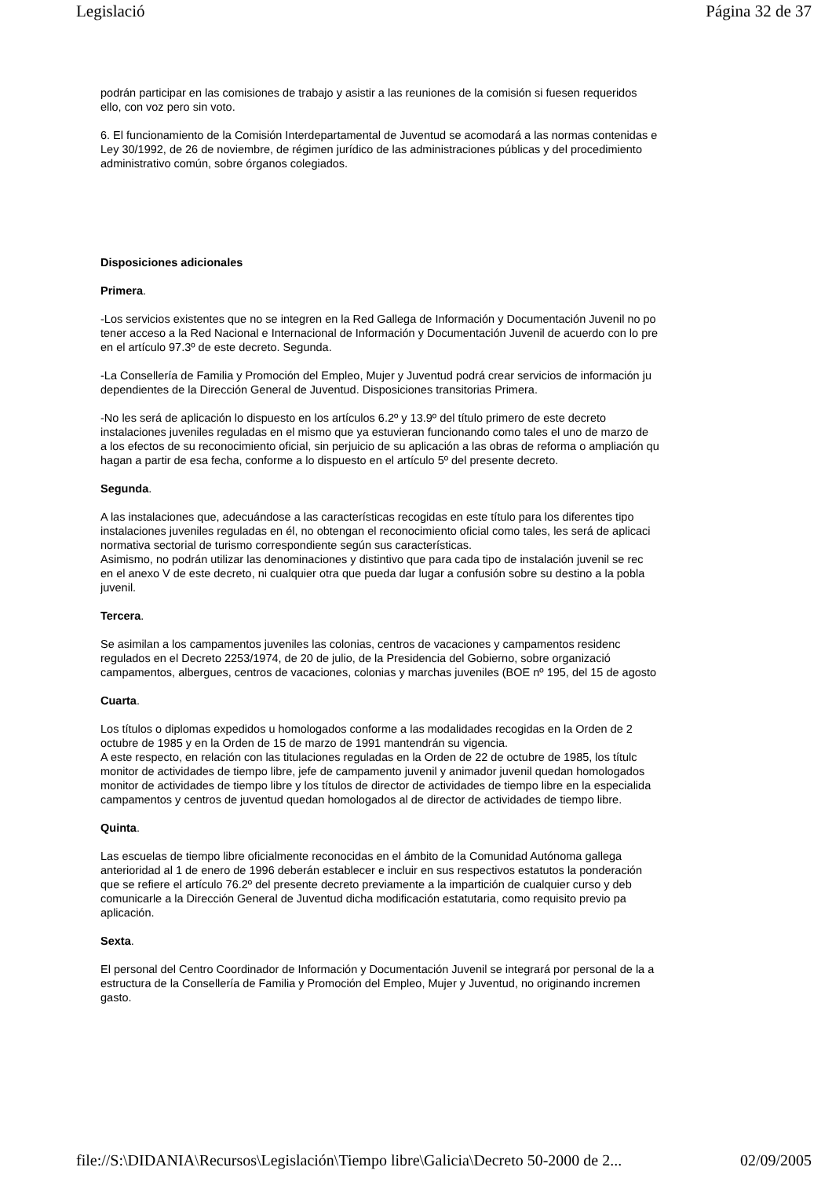Legislació Página 32 de 37
podrán participar en las comisiones de trabajo y asistir a las reuniones de la comisión si fuesen requeridos
ello, con voz pero sin voto.
6. El funcionamiento de la Comisión Interdepartamental de Juventud se acomodará a las normas contenidas e
Ley 30/1992, de 26 de noviembre, de régimen jurídico de las administraciones públicas y del procedimiento
administrativo común, sobre órganos colegiados.
Disposiciones adicionales
Primera.
-Los servicios existentes que no se integren en la Red Gallega de Información y Documentación Juvenil no po
tener acceso a la Red Nacional e Internacional de Información y Documentación Juvenil de acuerdo con lo pre
en el artículo 97.3º de este decreto. Segunda.
-La Consellería de Familia y Promoción del Empleo, Mujer y Juventud podrá crear servicios de información ju
dependientes de la Dirección General de Juventud. Disposiciones transitorias Primera.
-No les será de aplicación lo dispuesto en los artículos 6.2º y 13.9º del título primero de este decreto
instalaciones juveniles reguladas en el mismo que ya estuvieran funcionando como tales el uno de marzo de
a los efectos de su reconocimiento oficial, sin perjuicio de su aplicación a las obras de reforma o ampliación qu
hagan a partir de esa fecha, conforme a lo dispuesto en el artículo 5º del presente decreto.
Segunda.
A las instalaciones que, adecuándose a las características recogidas en este título para los diferentes tipo
instalaciones juveniles reguladas en él, no obtengan el reconocimiento oficial como tales, les será de aplicaci
normativa sectorial de turismo correspondiente según sus características.
Asimismo, no podrán utilizar las denominaciones y distintivo que para cada tipo de instalación juvenil se rec
en el anexo V de este decreto, ni cualquier otra que pueda dar lugar a confusión sobre su destino a la pobla
juvenil.
Tercera.
Se asimilan a los campamentos juveniles las colonias, centros de vacaciones y campamentos residenc
regulados en el Decreto 2253/1974, de 20 de julio, de la Presidencia del Gobierno, sobre organizació
campamentos, albergues, centros de vacaciones, colonias y marchas juveniles (BOE nº 195, del 15 de agosto
Cuarta.
Los títulos o diplomas expedidos u homologados conforme a las modalidades recogidas en la Orden de 2
octubre de 1985 y en la Orden de 15 de marzo de 1991 mantendrán su vigencia.
A este respecto, en relación con las titulaciones reguladas en la Orden de 22 de octubre de 1985, los títulc
monitor de actividades de tiempo libre, jefe de campamento juvenil y animador juvenil quedan homologados
monitor de actividades de tiempo libre y los títulos de director de actividades de tiempo libre en la especialida
campamentos y centros de juventud quedan homologados al de director de actividades de tiempo libre.
Quinta.
Las escuelas de tiempo libre oficialmente reconocidas en el ámbito de la Comunidad Autónoma gallega
anterioridad al 1 de enero de 1996 deberán establecer e incluir en sus respectivos estatutos la ponderación
que se refiere el artículo 76.2º del presente decreto previamente a la impartición de cualquier curso y deb
comunicarle a la Dirección General de Juventud dicha modificación estatutaria, como requisito previo pa
aplicación.
Sexta.
El personal del Centro Coordinador de Información y Documentación Juvenil se integrará por personal de la a
estructura de la Consellería de Familia y Promoción del Empleo, Mujer y Juventud, no originando incremen
gasto.
file://S:\DIDANIA\Recursos\Legislación\Tiempo libre\Galicia\Decreto 50-2000 de 2... 02/09/2005